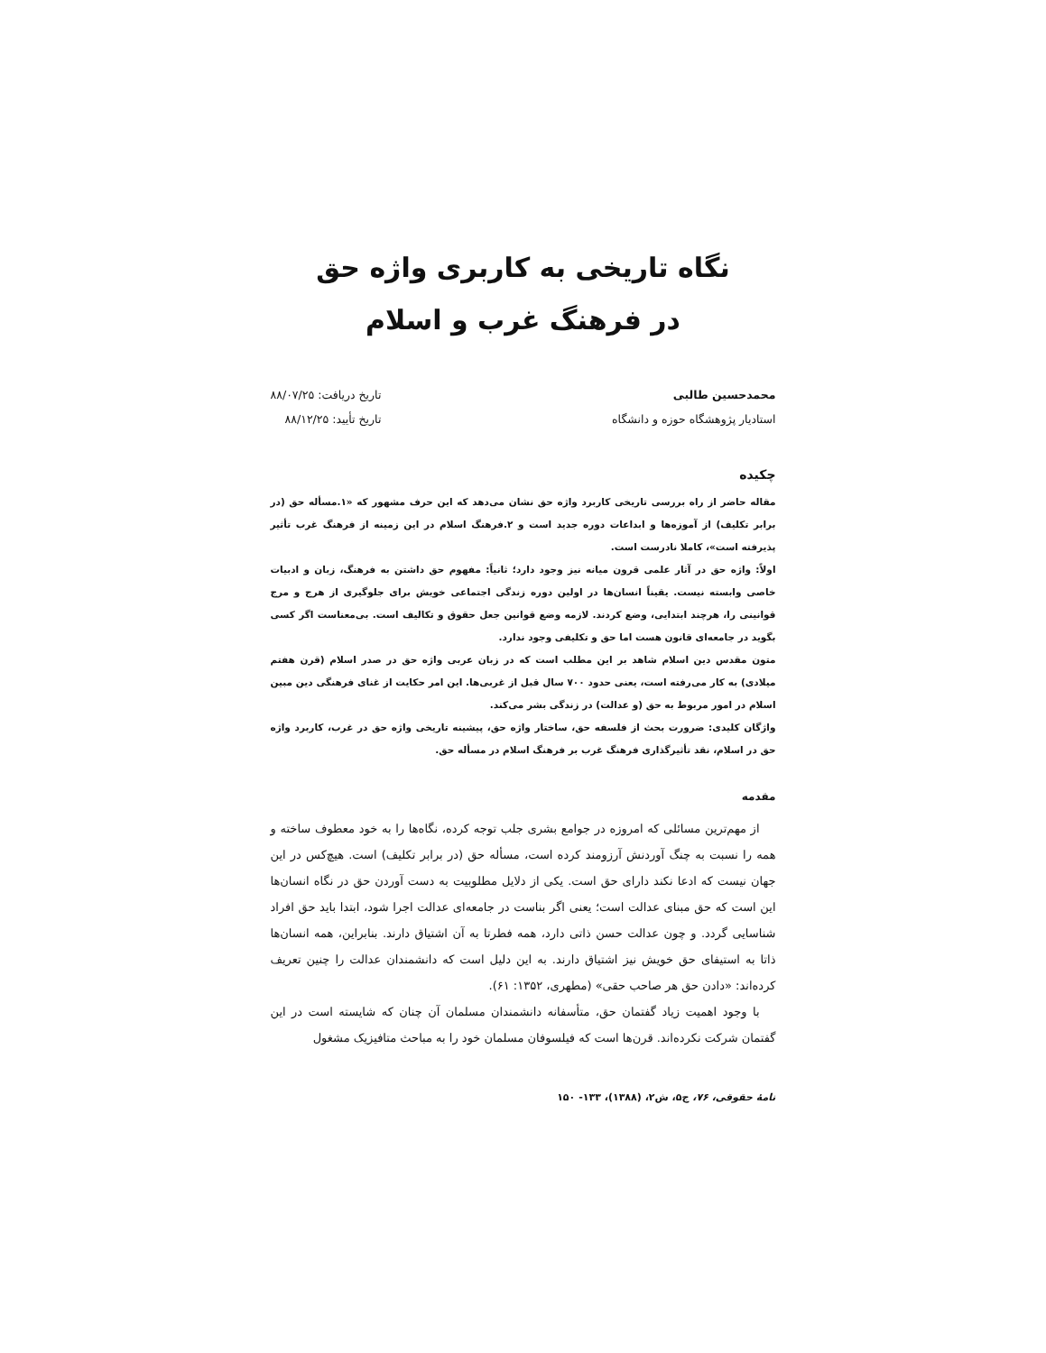نگاه تاریخی به کاربری واژه حق
در فرهنگ غرب و اسلام
محمدحسین طالبی
استادیار پژوهشگاه حوزه و دانشگاه
تاریخ دریافت: ۸۸/۰۷/۲۵
تاریخ تأیید: ۸۸/۱۲/۲۵
چکیده
مقاله حاضر از راه بررسی تاریخی کاربرد واژه حق نشان می‌دهد که این حرف مشهور که «۱.مسأله حق (در برابر تکلیف) از آموزه‌ها و ابداعات دوره جدید است و ۲.فرهنگ اسلام در این زمینه از فرهنگ غرب تأثیر پذیرفته است»، کاملا نادرست است.
اولاً: واژه حق در آثار علمی قرون میانه نیز وجود دارد؛ ثانیاً: مفهوم حق داشتن به فرهنگ، زبان و ادبیات خاصی وابسته نیست. یقیناً انسان‌ها در اولین دوره زندگی اجتماعی خویش برای جلوگیری از هرج و مرج قوانینی را، هرچند ابتدایی، وضع کردند. لازمه وضع قوانین جعل حقوق و تکالیف است. بی‌معناست اگر کسی بگوید در جامعه‌ای قانون هست اما حق و تکلیفی وجود ندارد.
متون مقدس دین اسلام شاهد بر این مطلب است که در زبان عربی واژه حق در صدر اسلام (قرن هفتم میلادی) به کار می‌رفته است، یعنی حدود ۷۰۰ سال قبل از غربی‌ها. این امر حکایت از غنای فرهنگی دین مبین اسلام در امور مربوط به حق (و عدالت) در زندگی بشر می‌کند.
واژگان کلیدی: ضرورت بحث از فلسفه حق، ساختار واژه حق، پیشینه تاریخی واژه حق در غرب، کاربرد واژه حق در اسلام، نقد تأثیرگذاری فرهنگ غرب بر فرهنگ اسلام در مسأله حق.
مقدمه
از مهم‌ترین مسائلی که امروزه در جوامع بشری جلب توجه کرده، نگاه‌ها را به خود معطوف ساخته و همه را نسبت به چنگ آوردنش آرزومند کرده است، مسأله حق (در برابر تکلیف) است. هیچ‌کس در این جهان نیست که ادعا نکند دارای حق است. یکی از دلایل مطلوبیت به دست آوردن حق در نگاه انسان‌ها این است که حق مبنای عدالت است؛ یعنی اگر بناست در جامعه‌ای عدالت اجرا شود، ابتدا باید حق افراد شناسایی گردد. و چون عدالت حسن ذاتی دارد، همه فطرتا به آن اشتیاق دارند. بنابراین، همه انسان‌ها ذاتا به استیفای حق خویش نیز اشتیاق دارند. به این دلیل است که دانشمندان عدالت را چنین تعریف کرده‌اند: «دادن حق هر صاحب حقی» (مطهری، ۱۳۵۲: ۶۱).
با وجود اهمیت زیاد گفتمان حق، متأسفانه دانشمندان مسلمان آن چنان که شایسته است در این گفتمان شرکت نکرده‌اند. قرن‌ها است که فیلسوفان مسلمان خود را به مباحث متافیزیک مشغول
نامهٔ حقوقی، ۷۶، ج۵، ش۲، (۱۳۸۸)، ۱۳۳- ۱۵۰